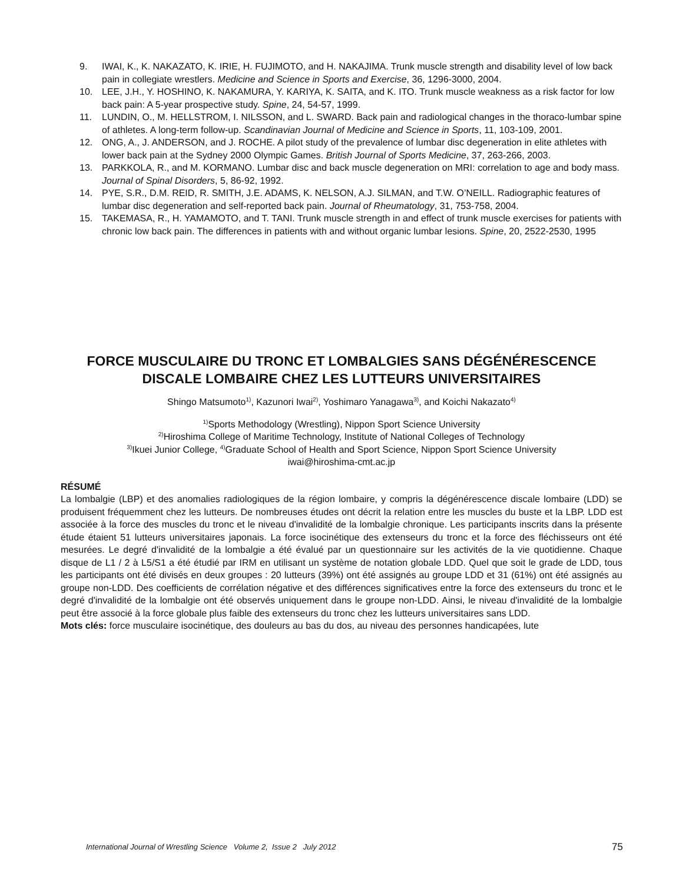9. IWAI, K., K. NAKAZATO, K. IRIE, H. FUJIMOTO, and H. NAKAJIMA. Trunk muscle strength and disability level of low back pain in collegiate wrestlers. Medicine and Science in Sports and Exercise, 36, 1296-3000, 2004.
10. LEE, J.H., Y. HOSHINO, K. NAKAMURA, Y. KARIYA, K. SAITA, and K. ITO. Trunk muscle weakness as a risk factor for low back pain: A 5-year prospective study. Spine, 24, 54-57, 1999.
11. LUNDIN, O., M. HELLSTROM, I. NILSSON, and L. SWARD. Back pain and radiological changes in the thoraco-lumbar spine of athletes. A long-term follow-up. Scandinavian Journal of Medicine and Science in Sports, 11, 103-109, 2001.
12. ONG, A., J. ANDERSON, and J. ROCHE. A pilot study of the prevalence of lumbar disc degeneration in elite athletes with lower back pain at the Sydney 2000 Olympic Games. British Journal of Sports Medicine, 37, 263-266, 2003.
13. PARKKOLA, R., and M. KORMANO. Lumbar disc and back muscle degeneration on MRI: correlation to age and body mass. Journal of Spinal Disorders, 5, 86-92, 1992.
14. PYE, S.R., D.M. REID, R. SMITH, J.E. ADAMS, K. NELSON, A.J. SILMAN, and T.W. O’NEILL. Radiographic features of lumbar disc degeneration and self-reported back pain. Journal of Rheumatology, 31, 753-758, 2004.
15. TAKEMASA, R., H. YAMAMOTO, and T. TANI. Trunk muscle strength in and effect of trunk muscle exercises for patients with chronic low back pain. The differences in patients with and without organic lumbar lesions. Spine, 20, 2522-2530, 1995
FORCE MUSCULAIRE DU TRONC ET LOMBALGIES SANS DÉGÉNÉRESCENCE DISCALE LOMBAIRE CHEZ LES LUTTEURS UNIVERSITAIRES
Shingo Matsumoto<sup>1)</sup>, Kazunori Iwai<sup>2)</sup>, Yoshimaro Yanagawa<sup>3)</sup>, and Koichi Nakazato<sup>4)</sup>
<sup>1)</sup> Sports Methodology (Wrestling), Nippon Sport Science University
<sup>2)</sup> Hiroshima College of Maritime Technology, Institute of National Colleges of Technology
<sup>3)</sup> Ikuei Junior College, <sup>4)</sup>Graduate School of Health and Sport Science, Nippon Sport Science University
iwai@hiroshima-cmt.ac.jp
RÉSUMÉ
La lombalgie (LBP) et des anomalies radiologiques de la région lombaire, y compris la dégénérescence discale lombaire (LDD) se produisent fréquemment chez les lutteurs. De nombreuses études ont décrit la relation entre les muscles du buste et la LBP. LDD est associée à la force des muscles du tronc et le niveau d'invalidité de la lombalgie chronique. Les participants inscrits dans la présente étude étaient 51 lutteurs universitaires japonais. La force isocinétique des extenseurs du tronc et la force des fléchisseurs ont été mesurées. Le degré d'invalidité de la lombalgie a été évalué par un questionnaire sur les activités de la vie quotidienne. Chaque disque de L1 / 2 à L5/S1 a été étudié par IRM en utilisant un système de notation globale LDD. Quel que soit le grade de LDD, tous les participants ont été divisés en deux groupes : 20 lutteurs (39%) ont été assignés au groupe LDD et 31 (61%) ont été assignés au groupe non-LDD. Des coefficients de corrélation négative et des différences significatives entre la force des extenseurs du tronc et le degré d'invalidité de la lombalgie ont été observés uniquement dans le groupe non-LDD. Ainsi, le niveau d'invalidité de la lombalgie peut être associé à la force globale plus faible des extenseurs du tronc chez les lutteurs universitaires sans LDD.
Mots clés: force musculaire isocinétique, des douleurs au bas du dos, au niveau des personnes handicapées, lute
International Journal of Wrestling Science Volume 2, Issue 2 July 2012 75